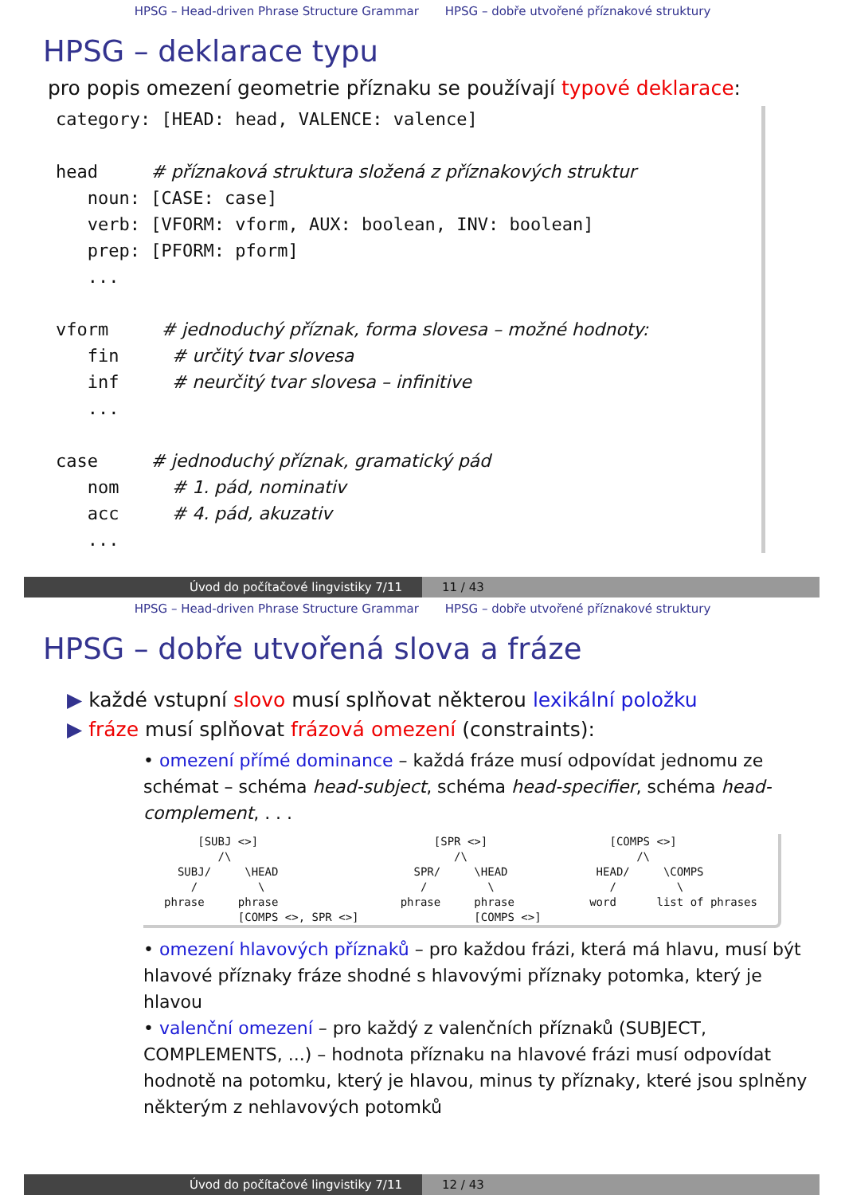HPSG – Head-driven Phrase Structure Grammar HPSG – dobře utvořené příznakové struktury
HPSG – deklarace typu
pro popis omezení geometrie příznaku se používají typové deklarace:
category: [HEAD: head, VALENCE: valence] head # příznaková struktura složená z příznakových struktur noun: [CASE: case] verb: [VFORM: vform, AUX: boolean, INV: boolean] prep: [PFORM: pform] ... vform # jednoduchý příznak, forma slovesa – možné hodnoty: fin # určitý tvar slovesa inf # neurčitý tvar slovesa – infinitive ... case # jednoduchý příznak, gramatický pád nom # 1. pád, nominativ acc # 4. pád, akuzativ ...
Úvod do počítačové lingvistiky 7/11 11 / 43
HPSG – Head-driven Phrase Structure Grammar HPSG – dobře utvořené příznakové struktury
HPSG – dobře utvořená slova a fráze
▶ každé vstupní slovo musí splňovat některou lexikální položku
▶ fráze musí splňovat frázová omezení (constraints):
• omezení přímé dominance – každá fráze musí odpovídat jednomu ze schémat – schéma head-subject, schéma head-specifier, schéma head-complement, . . .
[SUBJ <>] /\ SUBJ/ \HEAD / \ phrase phrase [COMPS <>, SPR <>]
[SPR <>] /\ SPR/ \HEAD / \ phrase phrase [COMPS <>]
[COMPS <>] /\ HEAD/ \COMPS / \ word list of phrases
• omezení hlavových příznaků – pro každou frázi, která má hlavu, musí být hlavové příznaky fráze shodné s hlavovými příznaky potomka, který je hlavou
• valenční omezení – pro každý z valenčních příznaků (SUBJECT, COMPLEMENTS, ...) – hodnota příznaku na hlavové frázi musí odpovídat hodnotě na potomku, který je hlavou, minus ty příznaky, které jsou splněny některým z nehlavových potomků
Úvod do počítačové lingvistiky 7/11 12 / 43